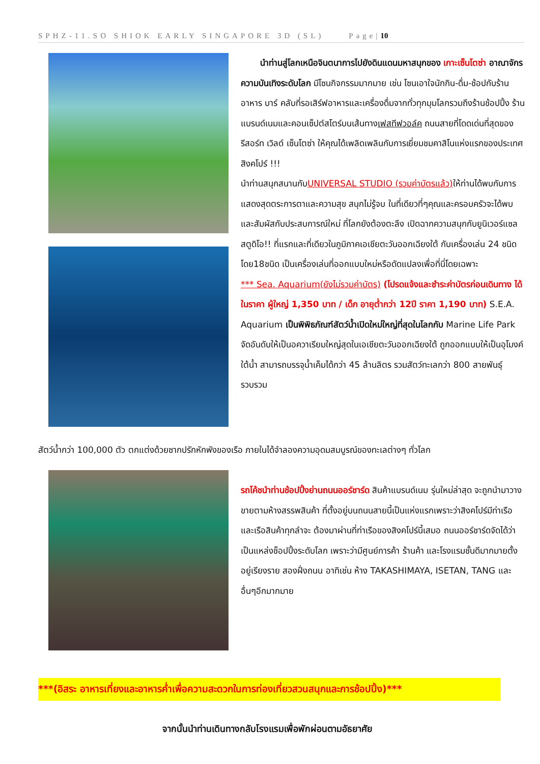SPHZ-11.SO SHIOK EARLY SINGAPORE 3D (SL) Page|10
นำท่านสู่โลกเหนือจินตนาการไปยังดินแดนมหาสนุกของ เกาะเซ็นโตซ่า อาณาจักรความบันเทิงระดับโลก มีโซนกิจกรรมมากมาย เช่น โซนเอาใจนักกิน-ดื่ม-ช้อปกับร้านอาหาร บาร์ คลับที่รอเสิร์ฟอาหารและเครื่องดื่มจากทั่วทุกมุมโลกรวมถึงร้านช้อปปิ้ง ร้านแบรนด์เนมและคอนเซ็ปต์สโตร์บนเส้นทางเฟสทีฟวอล์ค ถนนสายที่โดดเด่นที่สุดของรีสอร์ท เวิลด์ เซ็นโตซ่า ให้คุณได้เพลิดเพลินกับการเยี่ยมชมคาสิโนแห่งแรกของประเทศสิงคโปร์ !!!
นำท่านสนุกสนานกับUNIVERSAL STUDIO (รวมค่าบัตรแล้ว) ให้ท่านได้พบกับการแสดงสุดตระการตาและความสุข สนุกไม่รู้จบ ในที่เดียวที่ๆคุณและครอบครัวจะได้พบและสัมผัสกับประสบการณ์ใหม่ ที่โลกยังต้องตะลึง เปิดฉากความสนุกกับยูนิเวอร์แซล สตูดิโอ!! ที่แรกและที่เดียวในภูมิภาคเอเชียตะวันออกเฉียงใต้ กับเครื่องเล่น 24 ชนิดโดย18ชนิด เป็นเครื่องเล่นที่ออกแบบใหม่หรือดัดแปลงเพื่อที่นี่โดยเฉพาะ
*** Sea. Aquarium(ยังไม่รวมค่าบัตร) (โปรดแจ้งและชำระค่าบัตรก่อนเดินทาง ได้ในราคา ผู้ใหญ่ 1,350 บาท / เด็ก อายุต่ำกว่า 12ปี ราคา 1,190 บาท) S.E.A. Aquarium เป็นพิพิธภัณฑ์สัตว์น้ำเปิดใหม่ใหญ่ที่สุดในโลกกับ Marine Life Park จัดอันดับให้เป็นอควาเรียมใหญ่สุดในเอเชียตะวันออกเฉียงใต้ ถูกออกแบบให้เป็นอุโมงค์ใต้น้ำ สามารถบรรจุน้ำเค็มได้กว่า 45 ล้านลิตร รวมสัตว์ทะเลกว่า 800 สายพันธุ์ รวบรวม
สัตว์น้ำกว่า 100,000 ตัว ตกแต่งด้วยซากปรักหักพังของเรือ ภายในได้จำลองความอุดมสมบูรณ์ของทะเลต่างๆ ทั่วโลก
รถโค้ชนำท่านช้อปปิ้งย่านถนนออร์ชาร์ด สินค้าแบรนด์เนม รุ่นใหม่ล่าสุด จะถูกนำมาวางขายตามห้างสรรพสินค้า ที่ตั้งอยู่บนถนนสายนี้เป็นแห่งแรกเพราะว่าสิงคโปร์มีท่าเรือและเรือสินค้าทุกลำจะ ต้องมาผ่านที่ท่าเรือของสิงคโปร์นี้เสมอ ถนนออร์ชาร์ดจัดได้ว่าเป็นแหล่งช็อปปิ้งระดับโลก เพราะว่ามีศูนย์การค้า ร้านค้า และโรงแรมชั้นดีมากมายตั้งอยู่เรียงราย สองฝั่งถนน อาทิเช่น ห้าง TAKASHIMAYA, ISETAN, TANG และอื่นๆอีกมากมาย
***(อิสระ อาหารเที่ยงและอาหารค่ำเพื่อความสะดวกในการท่องเที่ยวสวนสนุกและการช้อปปิ้ง)***
จากนั้นนำท่านเดินทางกลับโรงแรมเพื่อพักผ่อนตามอัธยาศัย